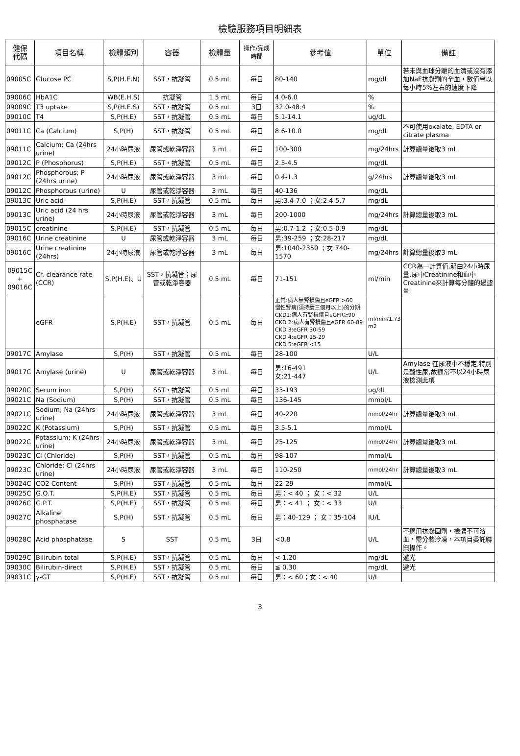檢驗服務項目明細表
| 健保 代碼 | 項目名稱 | 檢體類別 | 容器 | 檢體量 | 操作/完成 時間 | 參考值 | 單位 | 備註 |
| --- | --- | --- | --- | --- | --- | --- | --- | --- |
| 09005C | Glucose PC | S,P(H.E.N) | SST，抗凝管 | 0.5 mL | 每日 | 80-140 | mg/dL | 若未與血球分離的血清或沒有添加NaF抗凝劑的全血，數值會以每小時5%左右的速度下降 |
| 09006C | HbA1C | WB(E.H.S) | 抗凝管 | 1.5 mL | 每日 | 4.0-6.0 | % | |
| 09009C | T3 uptake | S,P(H.E.S) | SST，抗凝管 | 0.5 mL | 3日 | 32.0-48.4 | % | |
| 09010C | T4 | S,P(H.E) | SST，抗凝管 | 0.5 mL | 每日 | 5.1-14.1 | ug/dL | |
| 09011C | Ca (Calcium) | S,P(H) | SST，抗凝管 | 0.5 mL | 每日 | 8.6-10.0 | mg/dL | 不可使用oxalate, EDTA or citrate plasma |
| 09011C | Calcium; Ca (24hrs urine) | 24小時尿液 | 尿管或乾淨容器 | 3 mL | 每日 | 100-300 | mg/24hrs | 計算總量後取3 mL |
| 09012C | P (Phosphorus) | S,P(H.E) | SST，抗凝管 | 0.5 mL | 每日 | 2.5-4.5 | mg/dL | |
| 09012C | Phosphorous; P (24hrs urine) | 24小時尿液 | 尿管或乾淨容器 | 3 mL | 每日 | 0.4-1.3 | g/24hrs | 計算總量後取3 mL |
| 09012C | Phosphorous (urine) | U | 尿管或乾淨容器 | 3 mL | 每日 | 40-136 | mg/dL | |
| 09013C | Uric acid | S,P(H.E) | SST，抗凝管 | 0.5 mL | 每日 | 男:3.4-7.0 ；女:2.4-5.7 | mg/dL | |
| 09013C | Uric acid (24 hrs urine) | 24小時尿液 | 尿管或乾淨容器 | 3 mL | 每日 | 200-1000 | mg/24hrs | 計算總量後取3 mL |
| 09015C | creatinine | S,P(H.E) | SST，抗凝管 | 0.5 mL | 每日 | 男:0.7-1.2 ；女:0.5-0.9 | mg/dL | |
| 09016C | Urine creatinine | U | 尿管或乾淨容器 | 3 mL | 每日 | 男:39-259 ；女:28-217 | mg/dL | |
| 09016C | Urine creatinine (24hrs) | 24小時尿液 | 尿管或乾淨容器 | 3 mL | 每日 | 男:1040-2350 ；女:740-1570 | mg/24hrs | 計算總量後取3 mL |
| 09015C + 09016C | Cr. clearance rate (CCR) | S,P(H.E)、U | SST，抗凝管；尿管或乾淨容器 | 0.5 mL | 每日 | 71-151 | ml/min | CCR為一計算值,藉由24小時尿量.尿中Creatinine和血中Creatinine來計算每分鐘的過濾量 |
| | eGFR | S,P(H.E) | SST，抗凝管 | 0.5 mL | 每日 | 正常:病人無腎損傷且eGFR >60 慢性腎病(須持續三個月以上)的分期: CKD1:病人有腎損傷且eGFR≧90 CKD 2:病人有腎損傷且eGFR 60-89 CKD 3:eGFR 30-59 CKD 4:eGFR 15-29 CKD 5:eGFR <15 | ml/min/1.73 m2 | |
| 09017C | Amylase | S,P(H) | SST，抗凝管 | 0.5 mL | 每日 | 28-100 | U/L | |
| 09017C | Amylase (urine) | U | 尿管或乾淨容器 | 3 mL | 每日 | 男:16-491 女:21-447 | U/L | Amylase 在尿液中不穩定,特別是酸性尿,故通常不以24小時尿液檢測此項 |
| 09020C | Serum iron | S,P(H) | SST，抗凝管 | 0.5 mL | 每日 | 33-193 | ug/dL | |
| 09021C | Na (Sodium) | S,P(H) | SST，抗凝管 | 0.5 mL | 每日 | 136-145 | mmol/L | |
| 09021C | Sodium; Na (24hrs urine) | 24小時尿液 | 尿管或乾淨容器 | 3 mL | 每日 | 40-220 | mmol/24hr | 計算總量後取3 mL |
| 09022C | K (Potassium) | S,P(H) | SST，抗凝管 | 0.5 mL | 每日 | 3.5-5.1 | mmol/L | |
| 09022C | Potassium; K (24hrs urine) | 24小時尿液 | 尿管或乾淨容器 | 3 mL | 每日 | 25-125 | mmol/24hr | 計算總量後取3 mL |
| 09023C | Cl (Chloride) | S,P(H) | SST，抗凝管 | 0.5 mL | 每日 | 98-107 | mmol/L | |
| 09023C | Chloride; Cl (24hrs urine) | 24小時尿液 | 尿管或乾淨容器 | 3 mL | 每日 | 110-250 | mmol/24hr | 計算總量後取3 mL |
| 09024C | CO2 Content | S,P(H) | SST，抗凝管 | 0.5 mL | 每日 | 22-29 | mmol/L | |
| 09025C | G.O.T. | S,P(H.E) | SST，抗凝管 | 0.5 mL | 每日 | 男：< 40 ； 女：< 32 | U/L | |
| 09026C | G.P.T. | S,P(H.E) | SST，抗凝管 | 0.5 mL | 每日 | 男：< 41 ； 女：< 33 | U/L | |
| 09027C | Alkaline phosphatase | S,P(H) | SST，抗凝管 | 0.5 mL | 每日 | 男：40-129 ； 女：35-104 | IU/L | |
| 09028C | Acid phosphatase | S | SST | 0.5 mL | 3日 | <0.8 | U/L | 不適用抗凝固劑，檢體不可溶血，需分裝冷凍，本項目委託聯興操作。 |
| 09029C | Bilirubin-total | S,P(H.E) | SST，抗凝管 | 0.5 mL | 每日 | < 1.20 | mg/dL | 避光 |
| 09030C | Bilirubin-direct | S,P(H.E) | SST，抗凝管 | 0.5 mL | 每日 | ≦ 0.30 | mg/dL | 避光 |
| 09031C | γ-GT | S,P(H.E) | SST，抗凝管 | 0.5 mL | 每日 | 男：< 60；女：< 40 | U/L | |
3